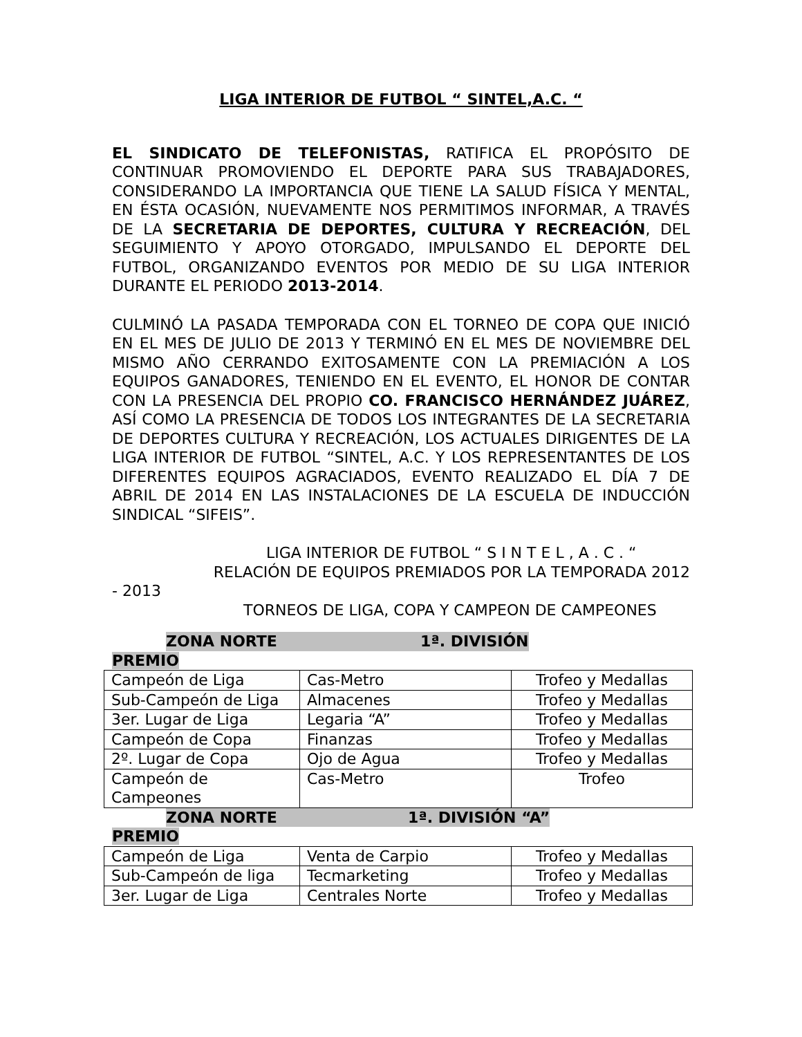LIGA INTERIOR DE FUTBOL “ SINTEL,A.C. “
EL SINDICATO DE TELEFONISTAS, RATIFICA EL PROPÓSITO DE CONTINUAR PROMOVIENDO EL DEPORTE PARA SUS TRABAJADORES, CONSIDERANDO LA IMPORTANCIA QUE TIENE LA SALUD FÍSICA Y MENTAL, EN ÉSTA OCASIÓN, NUEVAMENTE NOS PERMITIMOS INFORMAR, A TRAVÉS DE LA SECRETARIA DE DEPORTES, CULTURA Y RECREACIÓN, DEL SEGUIMIENTO Y APOYO OTORGADO, IMPULSANDO EL DEPORTE DEL FUTBOL, ORGANIZANDO EVENTOS POR MEDIO DE SU LIGA INTERIOR DURANTE EL PERIODO 2013-2014.
CULMINÓ LA PASADA TEMPORADA CON EL TORNEO DE COPA QUE INICIÓ EN EL MES DE JULIO DE 2013 Y TERMINÓ EN EL MES DE NOVIEMBRE DEL MISMO AÑO CERRANDO EXITOSAMENTE CON LA PREMIACIÓN A LOS EQUIPOS GANADORES, TENIENDO EN EL EVENTO, EL HONOR DE CONTAR CON LA PRESENCIA DEL PROPIO CO. FRANCISCO HERNÁNDEZ JUÁREZ, ASÍ COMO LA PRESENCIA DE TODOS LOS INTEGRANTES DE LA SECRETARIA DE DEPORTES CULTURA Y RECREACIÓN, LOS ACTUALES DIRIGENTES DE LA LIGA INTERIOR DE FUTBOL “SINTEL, A.C. Y LOS REPRESENTANTES DE LOS DIFERENTES EQUIPOS AGRACIADOS, EVENTO REALIZADO EL DÍA 7 DE ABRIL DE 2014 EN LAS INSTALACIONES DE LA ESCUELA DE INDUCCIÓN SINDICAL “SIFEIS”.
LIGA INTERIOR DE FUTBOL “ S I N T E L , A . C . “
RELACIÓN DE EQUIPOS PREMIADOS POR LA TEMPORADA 2012
- 2013
TORNEOS DE LIGA, COPA Y CAMPEON DE CAMPEONES
ZONA NORTE 1ª. DIVISIÓN
PREMIO
| Campeón de Liga | Cas-Metro | Trofeo y Medallas |
| Sub-Campeón de Liga | Almacenes | Trofeo y Medallas |
| 3er. Lugar de Liga | Legaria “A” | Trofeo y Medallas |
| Campeón de Copa | Finanzas | Trofeo y Medallas |
| 2º. Lugar de Copa | Ojo de Agua | Trofeo y Medallas |
| Campeón de Campeones | Cas-Metro | Trofeo |
ZONA NORTE 1ª. DIVISIÓN “A”
PREMIO
| Campeón de Liga | Venta de Carpio | Trofeo y Medallas |
| Sub-Campeón de liga | Tecmarketing | Trofeo y Medallas |
| 3er. Lugar de Liga | Centrales Norte | Trofeo y Medallas |